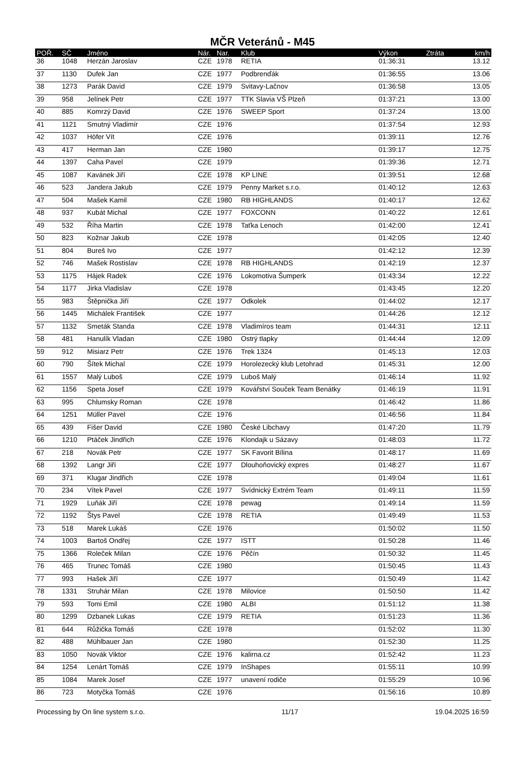MČR Veteránů - M45
| POŘ. | SČ | Jméno | Nár. | Nar. | Klub | Výkon | Ztráta | km/h |
| --- | --- | --- | --- | --- | --- | --- | --- | --- |
| 36 | 1048 | Herzán Jaroslav | CZE | 1978 | RETIA | 01:36:31 | | 13.12 |
| 37 | 1130 | Dufek Jan | CZE | 1977 | Podbrenďák | 01:36:55 | | 13.06 |
| 38 | 1273 | Parák David | CZE | 1979 | Svitavy-Lačnov | 01:36:58 | | 13.05 |
| 39 | 958 | Jelínek Petr | CZE | 1977 | TTK Slavia VŠ Plzeň | 01:37:21 | | 13.00 |
| 40 | 885 | Komrzý David | CZE | 1976 | SWEEP Sport | 01:37:24 | | 13.00 |
| 41 | 1121 | Smutný Vladimír | CZE | 1976 | | 01:37:54 | | 12.93 |
| 42 | 1037 | Höfer Vít | CZE | 1976 | | 01:39:11 | | 12.76 |
| 43 | 417 | Herman Jan | CZE | 1980 | | 01:39:17 | | 12.75 |
| 44 | 1397 | Caha Pavel | CZE | 1979 | | 01:39:36 | | 12.71 |
| 45 | 1087 | Kavánek Jiří | CZE | 1978 | KP LINE | 01:39:51 | | 12.68 |
| 46 | 523 | Jandera Jakub | CZE | 1979 | Penny Market s.r.o. | 01:40:12 | | 12.63 |
| 47 | 504 | Mašek Kamil | CZE | 1980 | RB HIGHLANDS | 01:40:17 | | 12.62 |
| 48 | 937 | Kubát Michal | CZE | 1977 | FOXCONN | 01:40:22 | | 12.61 |
| 49 | 532 | Říha Martin | CZE | 1978 | Taťka Lenoch | 01:42:00 | | 12.41 |
| 50 | 823 | Kožnar Jakub | CZE | 1978 | | 01:42:05 | | 12.40 |
| 51 | 804 | Bureš Ivo | CZE | 1977 | | 01:42:12 | | 12.39 |
| 52 | 746 | Mašek Rostislav | CZE | 1978 | RB HIGHLANDS | 01:42:19 | | 12.37 |
| 53 | 1175 | Hájek Radek | CZE | 1976 | Lokomotiva Šumperk | 01:43:34 | | 12.22 |
| 54 | 1177 | Jirka Vladislav | CZE | 1978 | | 01:43:45 | | 12.20 |
| 55 | 983 | Štěpnička Jiří | CZE | 1977 | Odkolek | 01:44:02 | | 12.17 |
| 56 | 1445 | Michálek František | CZE | 1977 | | 01:44:26 | | 12.12 |
| 57 | 1132 | Smeták Standa | CZE | 1978 | Vladimíros team | 01:44:31 | | 12.11 |
| 58 | 481 | Hanulík Vladan | CZE | 1980 | Ostrý tlapky | 01:44:44 | | 12.09 |
| 59 | 912 | Misiarz Petr | CZE | 1976 | Trek 1324 | 01:45:13 | | 12.03 |
| 60 | 790 | Šítek Michal | CZE | 1979 | Horolezecký klub Letohrad | 01:45:31 | | 12.00 |
| 61 | 1557 | Malý Luboš | CZE | 1979 | Luboš Malý | 01:46:14 | | 11.92 |
| 62 | 1156 | Speta Josef | CZE | 1979 | Kovářství Souček Team Benátky | 01:46:19 | | 11.91 |
| 63 | 995 | Chlumsky Roman | CZE | 1978 | | 01:46:42 | | 11.86 |
| 64 | 1251 | Müller Pavel | CZE | 1976 | | 01:46:56 | | 11.84 |
| 65 | 439 | Fišer David | CZE | 1980 | České Libchavy | 01:47:20 | | 11.79 |
| 66 | 1210 | Ptáček Jindřich | CZE | 1976 | Klondajk u Sázavy | 01:48:03 | | 11.72 |
| 67 | 218 | Novák Petr | CZE | 1977 | SK Favorit Bílina | 01:48:17 | | 11.69 |
| 68 | 1392 | Langr Jiří | CZE | 1977 | Dlouhoňovický expres | 01:48:27 | | 11.67 |
| 69 | 371 | Klugar Jindřich | CZE | 1978 | | 01:49:04 | | 11.61 |
| 70 | 234 | Vítek Pavel | CZE | 1977 | Svídnický Extrém Team | 01:49:11 | | 11.59 |
| 71 | 1929 | Luňák Jiří | CZE | 1978 | pewag | 01:49:14 | | 11.59 |
| 72 | 1192 | Štys Pavel | CZE | 1978 | RETIA | 01:49:49 | | 11.53 |
| 73 | 518 | Marek Lukáš | CZE | 1976 | | 01:50:02 | | 11.50 |
| 74 | 1003 | Bartoš Ondřej | CZE | 1977 | ISTT | 01:50:28 | | 11.46 |
| 75 | 1366 | Roleček Milan | CZE | 1976 | Pěčín | 01:50:32 | | 11.45 |
| 76 | 465 | Trunec Tomáš | CZE | 1980 | | 01:50:45 | | 11.43 |
| 77 | 993 | Hašek Jiří | CZE | 1977 | | 01:50:49 | | 11.42 |
| 78 | 1331 | Struhár Milan | CZE | 1978 | Milovice | 01:50:50 | | 11.42 |
| 79 | 593 | Tomi Emil | CZE | 1980 | ALBI | 01:51:12 | | 11.38 |
| 80 | 1299 | Dzbanek Lukas | CZE | 1979 | RETIA | 01:51:23 | | 11.36 |
| 81 | 644 | Růžička Tomáš | CZE | 1978 | | 01:52:02 | | 11.30 |
| 82 | 488 | Mühlbauer Jan | CZE | 1980 | | 01:52:30 | | 11.25 |
| 83 | 1050 | Novák Viktor | CZE | 1976 | kalirna.cz | 01:52:42 | | 11.23 |
| 84 | 1254 | Lenárt Tomáš | CZE | 1979 | InShapes | 01:55:11 | | 10.99 |
| 85 | 1084 | Marek Josef | CZE | 1977 | unavení rodiče | 01:55:29 | | 10.96 |
| 86 | 723 | Motyčka Tomáš | CZE | 1976 | | 01:56:16 | | 10.89 |
Processing by On line system s.r.o. 11/17 19.04.2025 16:59